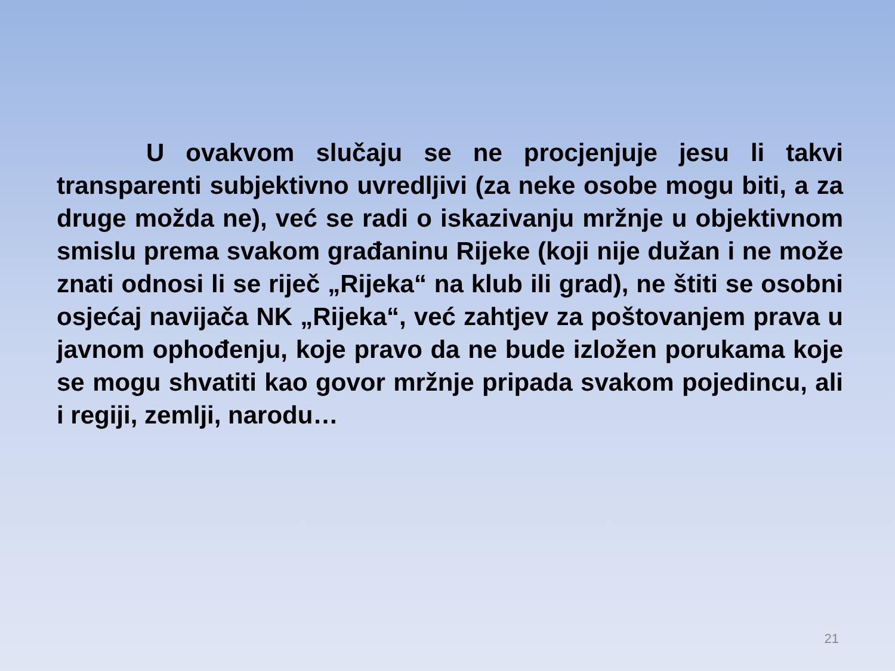U ovakvom slučaju se ne procjenjuje jesu li takvi transparenti subjektivno uvredljivi (za neke osobe mogu biti, a za druge možda ne), već se radi o iskazivanju mržnje u objektivnom smislu prema svakom građaninu Rijeke (koji nije dužan i ne može znati odnosi li se riječ „Rijeka“ na klub ili grad), ne štiti se osobni osjećaj navijača NK „Rijeka“, već zahtjev za poštovanjem prava u javnom ophođenju, koje pravo da ne bude izložen porukama koje se mogu shvatiti kao govor mržnje pripada svakom pojedincu, ali i regiji, zemlji, narodu…
21